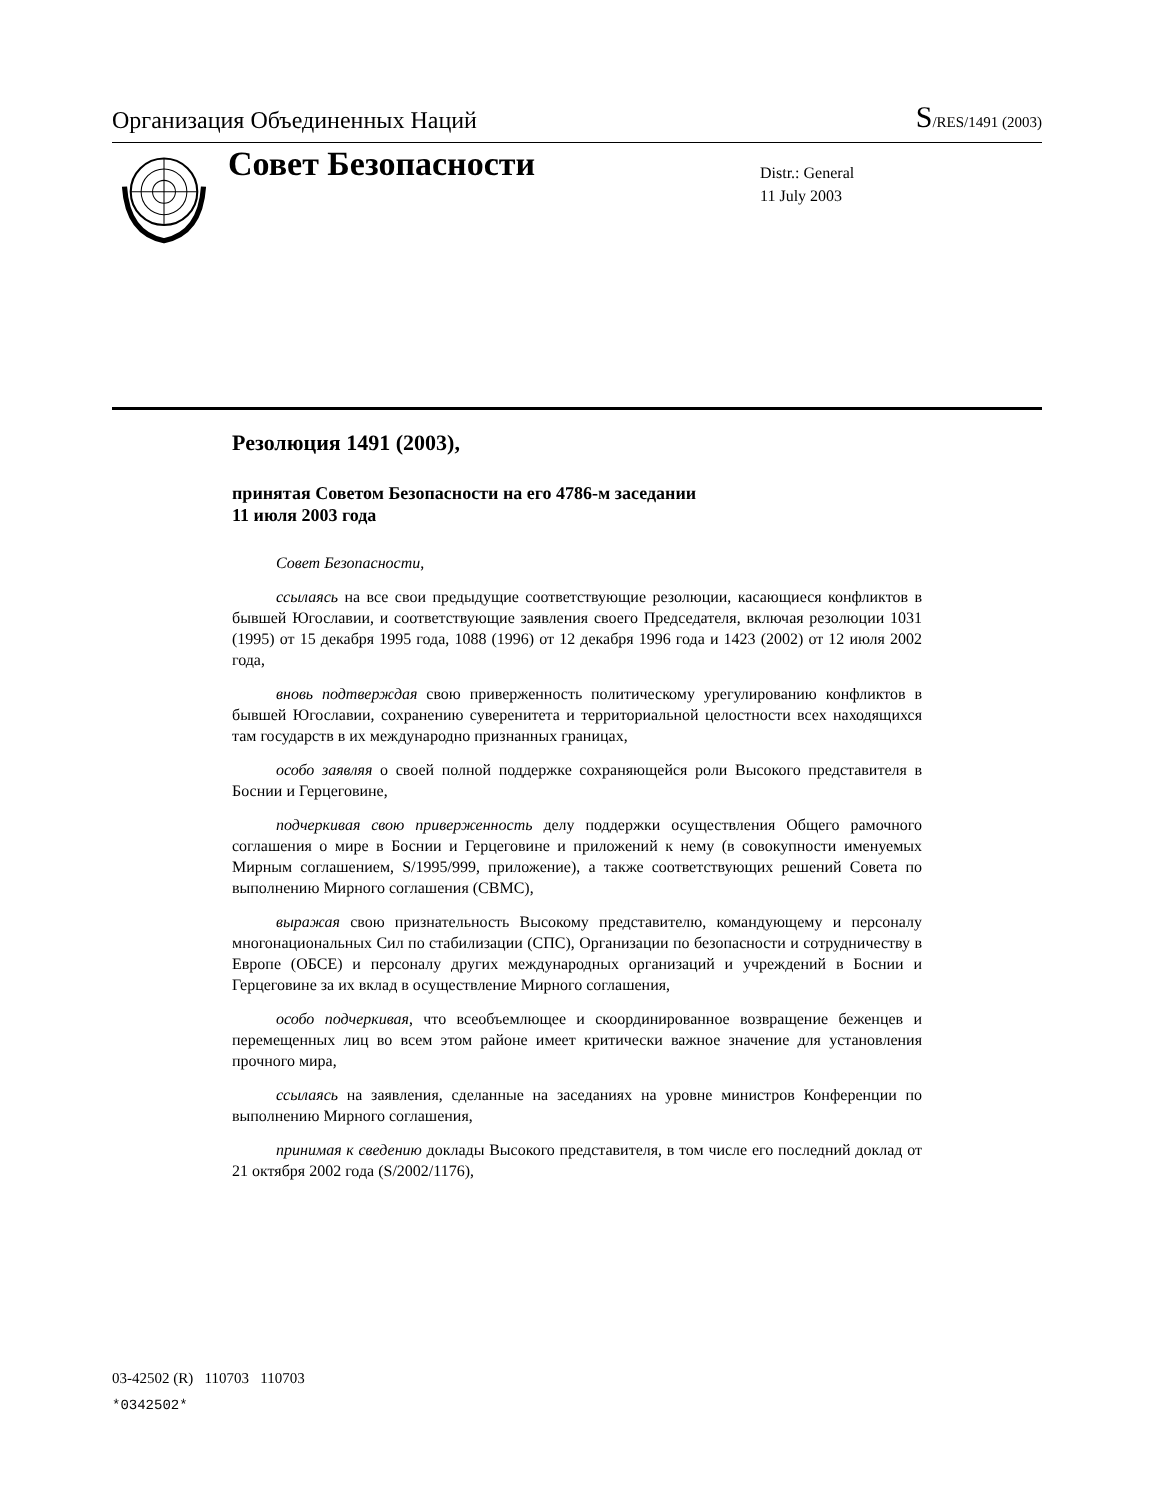Организация Объединенных Наций
S/RES/1491 (2003)
Совет Безопасности
Distr.: General
11 July 2003
Резолюция 1491 (2003),
принятая Советом Безопасности на его 4786-м заседании
11 июля 2003 года
Совет Безопасности,
ссылаясь на все свои предыдущие соответствующие резолюции, касающиеся конфликтов в бывшей Югославии, и соответствующие заявления своего Председателя, включая резолюции 1031 (1995) от 15 декабря 1995 года, 1088 (1996) от 12 декабря 1996 года и 1423 (2002) от 12 июля 2002 года,
вновь подтверждая свою приверженность политическому урегулированию конфликтов в бывшей Югославии, сохранению суверенитета и территориальной целостности всех находящихся там государств в их международно признанных границах,
особо заявляя о своей полной поддержке сохраняющейся роли Высокого представителя в Боснии и Герцеговине,
подчеркивая свою приверженность делу поддержки осуществления Общего рамочного соглашения о мире в Боснии и Герцеговине и приложений к нему (в совокупности именуемых Мирным соглашением, S/1995/999, приложение), а также соответствующих решений Совета по выполнению Мирного соглашения (СВМС),
выражая свою признательность Высокому представителю, командующему и персоналу многонациональных Сил по стабилизации (СПС), Организации по безопасности и сотрудничеству в Европе (ОБСЕ) и персоналу других международных организаций и учреждений в Боснии и Герцеговине за их вклад в осуществление Мирного соглашения,
особо подчеркивая, что всеобъемлющее и скоординированное возвращение беженцев и перемещенных лиц во всем этом районе имеет критически важное значение для установления прочного мира,
ссылаясь на заявления, сделанные на заседаниях на уровне министров Конференции по выполнению Мирного соглашения,
принимая к сведению доклады Высокого представителя, в том числе его последний доклад от 21 октября 2002 года (S/2002/1176),
03-42502 (R) 110703 110703
*0342502*